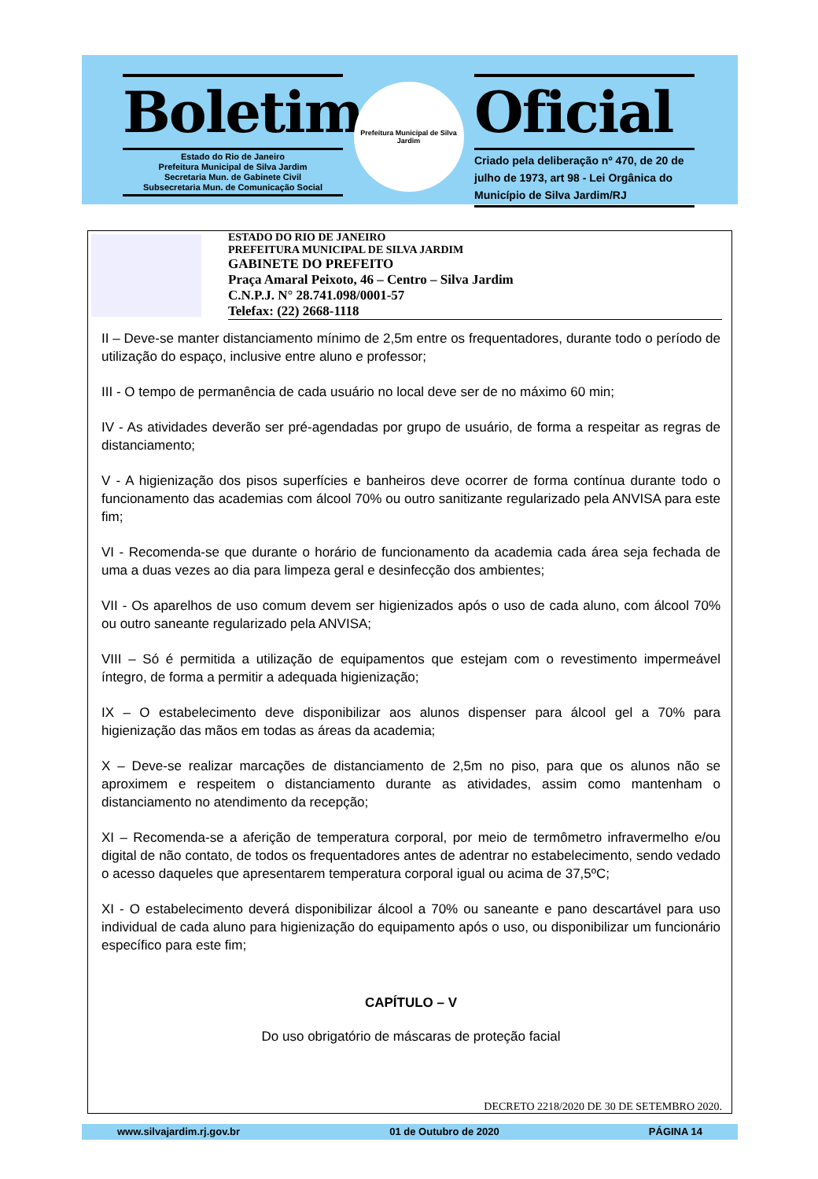Boletim
Estado do Rio de Janeiro
Prefeitura Municipal de Silva Jardim
Secretaria Mun. de Gabinete Civil
Subsecretaria Mun. de Comunicação Social
Prefeitura Municipal de Silva Jardim
Oficial
Criado pela deliberação nº 470, de 20 de julho de 1973, art 98 - Lei Orgânica do Município de Silva Jardim/RJ
ESTADO DO RIO DE JANEIRO
PREFEITURA MUNICIPAL DE SILVA JARDIM
GABINETE DO PREFEITO
Praça Amaral Peixoto, 46 – Centro – Silva Jardim
C.N.P.J. N° 28.741.098/0001-57
Telefax: (22) 2668-1118
II – Deve-se manter distanciamento mínimo de 2,5m entre os frequentadores, durante todo o período de utilização do espaço, inclusive entre aluno e professor;
III - O tempo de permanência de cada usuário no local deve ser de no máximo 60 min;
IV - As atividades deverão ser pré-agendadas por grupo de usuário, de forma a respeitar as regras de distanciamento;
V - A higienização dos pisos superfícies e banheiros deve ocorrer de forma contínua durante todo o funcionamento das academias com álcool 70% ou outro sanitizante regularizado pela ANVISA para este fim;
VI - Recomenda-se que durante o horário de funcionamento da academia cada área seja fechada de uma a duas vezes ao dia para limpeza geral e desinfecção dos ambientes;
VII - Os aparelhos de uso comum devem ser higienizados após o uso de cada aluno, com álcool 70% ou outro saneante regularizado pela ANVISA;
VIII – Só é permitida a utilização de equipamentos que estejam com o revestimento impermeável íntegro, de forma a permitir a adequada higienização;
IX – O estabelecimento deve disponibilizar aos alunos dispenser para álcool gel a 70% para higienização das mãos em todas as áreas da academia;
X – Deve-se realizar marcações de distanciamento de 2,5m no piso, para que os alunos não se aproximem e respeitem o distanciamento durante as atividades, assim como mantenham o distanciamento no atendimento da recepção;
XI – Recomenda-se a aferição de temperatura corporal, por meio de termômetro infravermelho e/ou digital de não contato, de todos os frequentadores antes de adentrar no estabelecimento, sendo vedado o acesso daqueles que apresentarem temperatura corporal igual ou acima de 37,5ºC;
XI - O estabelecimento deverá disponibilizar álcool a 70% ou saneante e pano descartável para uso individual de cada aluno para higienização do equipamento após o uso, ou disponibilizar um funcionário específico para este fim;
CAPÍTULO – V
Do uso obrigatório de máscaras de proteção facial
DECRETO 2218/2020 DE 30 DE SETEMBRO 2020.
www.silvajardim.rj.gov.br 01 de Outubro de 2020 PÁGINA 14